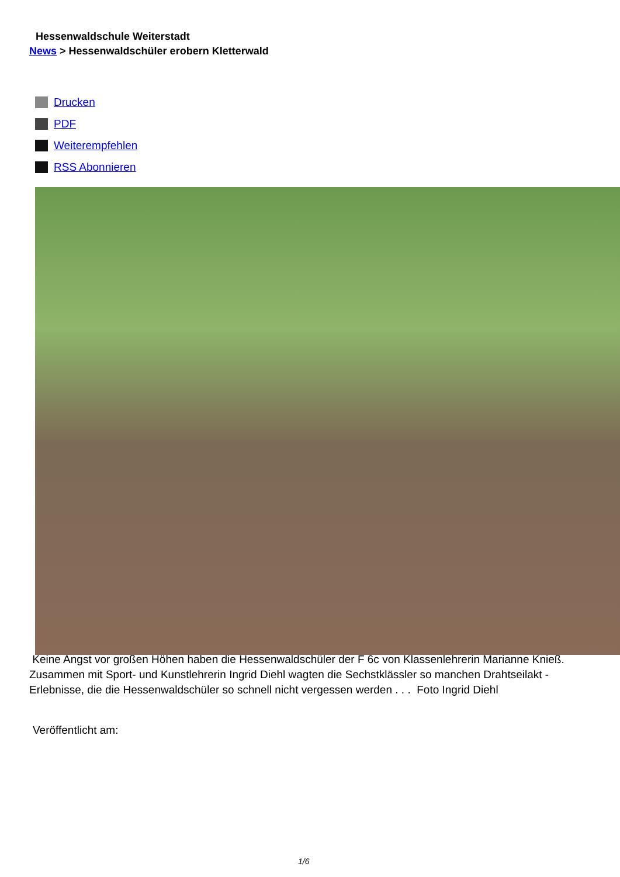Hessenwaldschule Weiterstadt
News > Hessenwaldschüler erobern Kletterwald
Drucken
PDF
Weiterempfehlen
RSS Abonnieren
Keine Angst vor großen Höhen haben die Hessenwaldschüler der F 6c von Klassenlehrerin Marianne Knieß. Zusammen mit Sport- und Kunstlehrerin Ingrid Diehl wagten die Sechstklässler so manchen Drahtseilakt - Erlebnisse, die die Hessenwaldschüler so schnell nicht vergessen werden . . . Foto Ingrid Diehl
Veröffentlicht am:
1/6